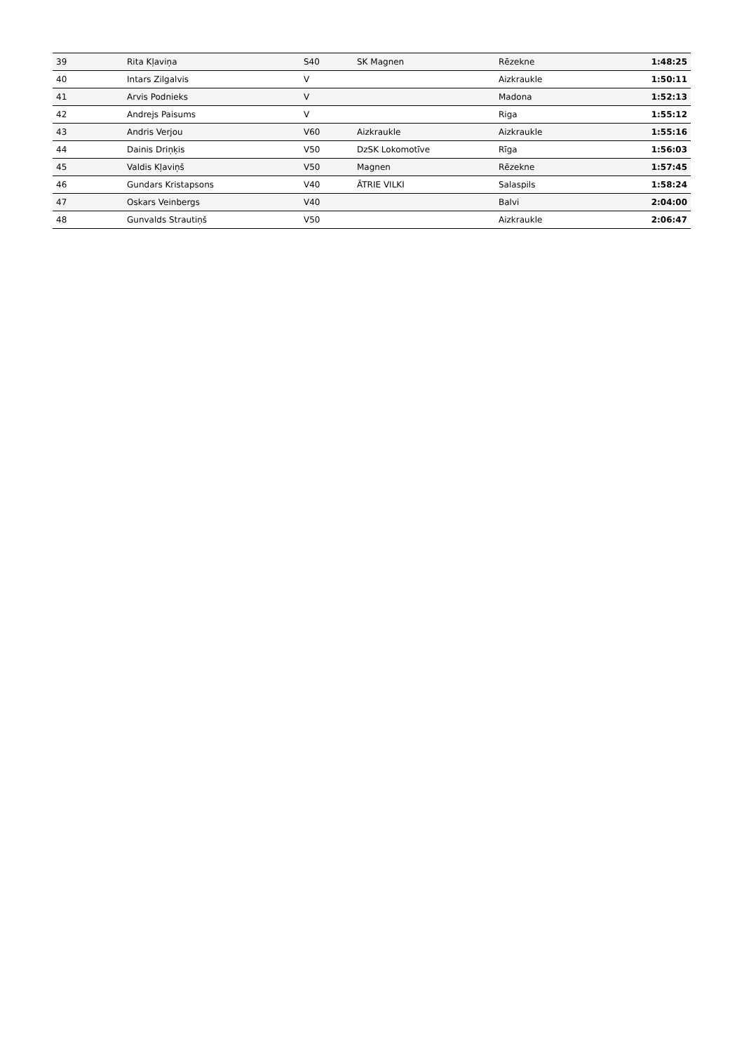| 39 | Rita Kļaviņa | S40 | SK Magnen | Rēzekne | 1:48:25 |
| 40 | Intars Zilgalvis | V | | Aizkraukle | 1:50:11 |
| 41 | Arvis Podnieks | V | | Madona | 1:52:13 |
| 42 | Andrejs Paisums | V | | Riga | 1:55:12 |
| 43 | Andris Verjou | V60 | Aizkraukle | Aizkraukle | 1:55:16 |
| 44 | Dainis Driņķis | V50 | DzSK Lokomotīve | Rīga | 1:56:03 |
| 45 | Valdis Kļaviņš | V50 | Magnen | Rēzekne | 1:57:45 |
| 46 | Gundars Kristapsons | V40 | ĀTRIE VILKI | Salaspils | 1:58:24 |
| 47 | Oskars Veinbergs | V40 | | Balvi | 2:04:00 |
| 48 | Gunvalds Strautiņš | V50 | | Aizkraukle | 2:06:47 |